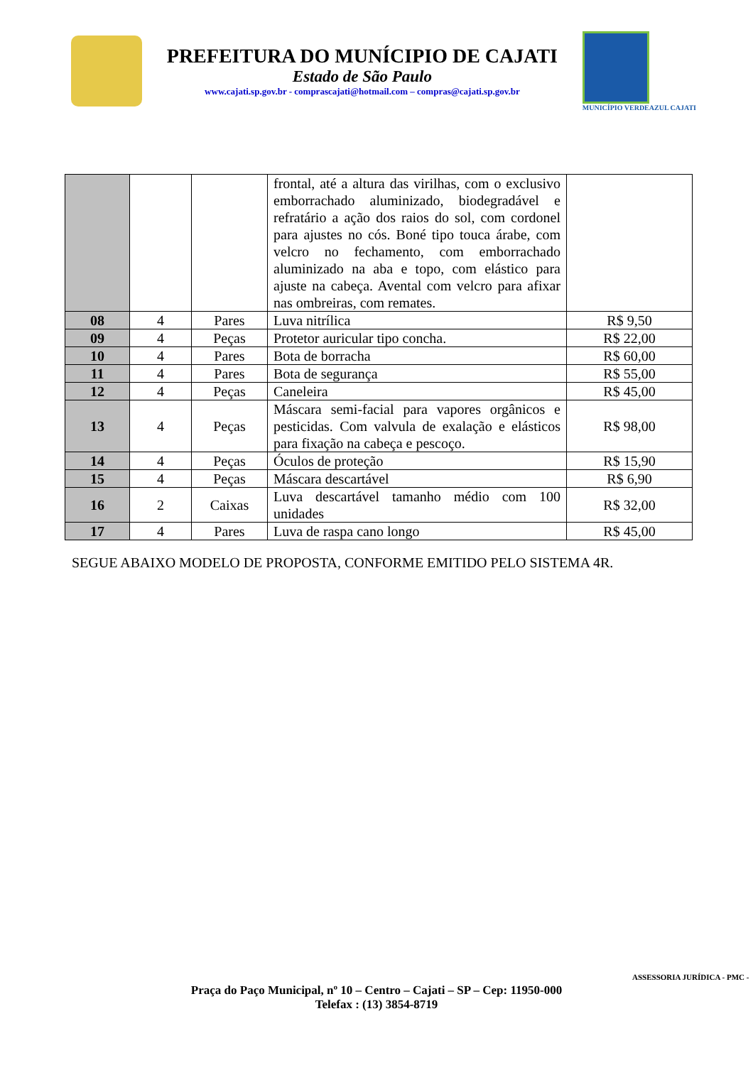PREFEITURA DO MUNÍCIPIO DE CAJATI
Estado de São Paulo
www.cajati.sp.gov.br - comprascajati@hotmail.com – compras@cajati.sp.gov.br
MUNICÍPIO VERDEAZUL CAJATI
| | | | frontal, até a altura das virilhas, com o exclusivo emborrachado aluminizado, biodegradável e refratário a ação dos raios do sol, com cordonel para ajustes no cós. Boné tipo touca árabe, com velcro no fechamento, com emborrachado aluminizado na aba e topo, com elástico para ajuste na cabeça. Avental com velcro para afixar nas ombreiras, com remates. | |
| 08 | 4 | Pares | Luva nitrílica | R$ 9,50 |
| 09 | 4 | Peças | Protetor auricular tipo concha. | R$ 22,00 |
| 10 | 4 | Pares | Bota de borracha | R$ 60,00 |
| 11 | 4 | Pares | Bota de segurança | R$ 55,00 |
| 12 | 4 | Peças | Caneleira | R$ 45,00 |
| 13 | 4 | Peças | Máscara semi-facial para vapores orgânicos e pesticidas. Com valvula de exalação e elásticos para fixação na cabeça e pescoço. | R$ 98,00 |
| 14 | 4 | Peças | Óculos de proteção | R$ 15,90 |
| 15 | 4 | Peças | Máscara descartável | R$ 6,90 |
| 16 | 2 | Caixas | Luva descartável tamanho médio com 100 unidades | R$ 32,00 |
| 17 | 4 | Pares | Luva de raspa cano longo | R$ 45,00 |
SEGUE ABAIXO MODELO DE PROPOSTA, CONFORME EMITIDO PELO SISTEMA 4R.
Praça do Paço Municipal, nº 10 – Centro – Cajati – SP – Cep: 11950-000
Telefax : (13) 3854-8719
ASSESSORIA JURÍDICA - PMC -